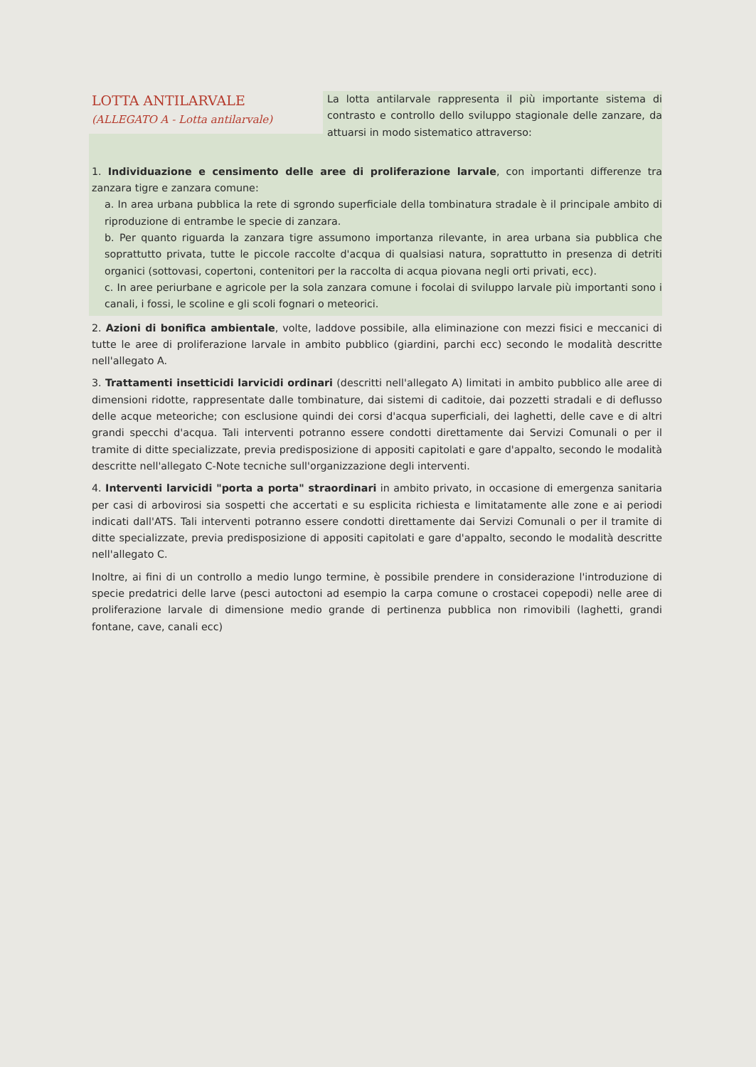LOTTA ANTILARVALE
(ALLEGATO A - Lotta antilarvale)
La lotta antilarvale rappresenta il più importante sistema di contrasto e controllo dello sviluppo stagionale delle zanzare, da attuarsi in modo sistematico attraverso:
1. Individuazione e censimento delle aree di proliferazione larvale, con importanti differenze tra zanzara tigre e zanzara comune:
a. In area urbana pubblica la rete di sgrondo superficiale della tombinatura stradale è il principale ambito di riproduzione di entrambe le specie di zanzara.
b. Per quanto riguarda la zanzara tigre assumono importanza rilevante, in area urbana sia pubblica che soprattutto privata, tutte le piccole raccolte d'acqua di qualsiasi natura, soprattutto in presenza di detriti organici (sottovasi, copertoni, contenitori per la raccolta di acqua piovana negli orti privati, ecc).
c. In aree periurbane e agricole per la sola zanzara comune i focolai di sviluppo larvale più importanti sono i canali, i fossi, le scoline e gli scoli fognari o meteorici.
2. Azioni di bonifica ambientale, volte, laddove possibile, alla eliminazione con mezzi fisici e meccanici di tutte le aree di proliferazione larvale in ambito pubblico (giardini, parchi ecc) secondo le modalità descritte nell'allegato A.
3. Trattamenti insetticidi larvicidi ordinari (descritti nell'allegato A) limitati in ambito pubblico alle aree di dimensioni ridotte, rappresentate dalle tombinature, dai sistemi di caditoie, dai pozzetti stradali e di deflusso delle acque meteoriche; con esclusione quindi dei corsi d'acqua superficiali, dei laghetti, delle cave e di altri grandi specchi d'acqua. Tali interventi potranno essere condotti direttamente dai Servizi Comunali o per il tramite di ditte specializzate, previa predisposizione di appositi capitolati e gare d'appalto, secondo le modalità descritte nell'allegato C-Note tecniche sull'organizzazione degli interventi.
4. Interventi larvicidi "porta a porta" straordinari in ambito privato, in occasione di emergenza sanitaria per casi di arbovirosi sia sospetti che accertati e su esplicita richiesta e limitatamente alle zone e ai periodi indicati dall'ATS. Tali interventi potranno essere condotti direttamente dai Servizi Comunali o per il tramite di ditte specializzate, previa predisposizione di appositi capitolati e gare d'appalto, secondo le modalità descritte nell'allegato C.
Inoltre, ai fini di un controllo a medio lungo termine, è possibile prendere in considerazione l'introduzione di specie predatrici delle larve (pesci autoctoni ad esempio la carpa comune o crostacei copepodi) nelle aree di proliferazione larvale di dimensione medio grande di pertinenza pubblica non rimovibili (laghetti, grandi fontane, cave, canali ecc)